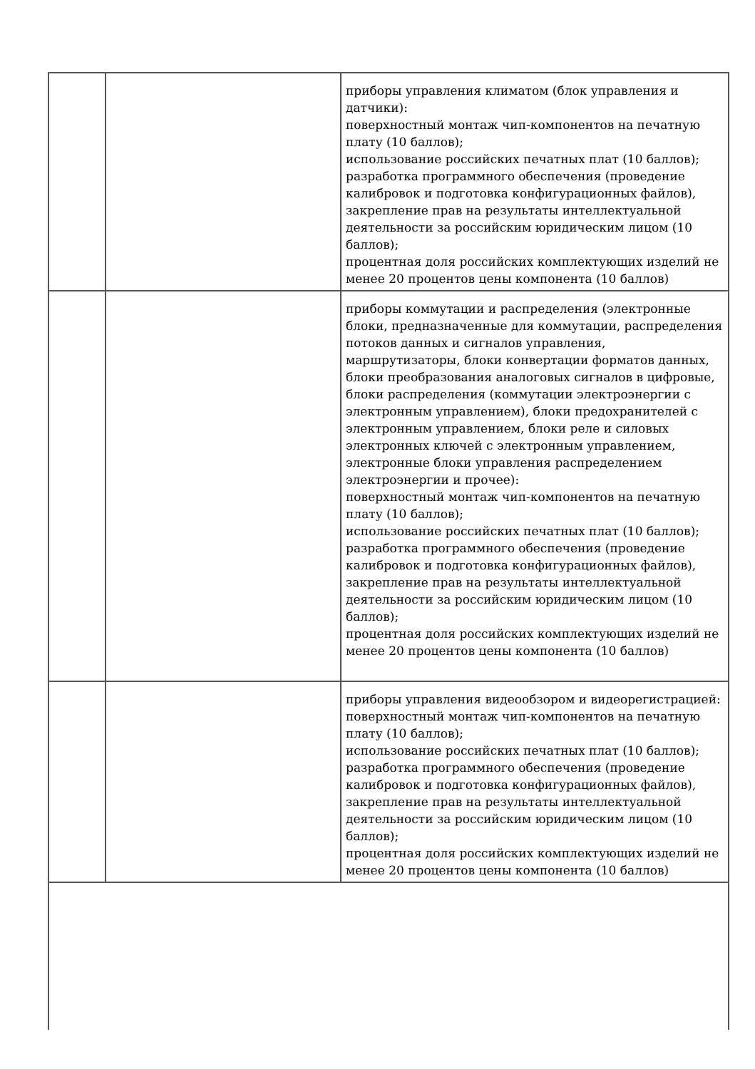| | | приборы управления климатом (блок управления и датчики): поверхностный монтаж чип-компонентов на печатную плату (10 баллов); использование российских печатных плат (10 баллов); разработка программного обеспечения (проведение калибровок и подготовка конфигурационных файлов), закрепление прав на результаты интеллектуальной деятельности за российским юридическим лицом (10 баллов); процентная доля российских комплектующих изделий не менее 20 процентов цены компонента (10 баллов) |
| | | приборы коммутации и распределения (электронные блоки, предназначенные для коммутации, распределения потоков данных и сигналов управления, маршрутизаторы, блоки конвертации форматов данных, блоки преобразования аналоговых сигналов в цифровые, блоки распределения (коммутации электроэнергии с электронным управлением), блоки предохранителей с электронным управлением, блоки реле и силовых электронных ключей с электронным управлением, электронные блоки управления распределением электроэнергии и прочее): поверхностный монтаж чип-компонентов на печатную плату (10 баллов); использование российских печатных плат (10 баллов); разработка программного обеспечения (проведение калибровок и подготовка конфигурационных файлов), закрепление прав на результаты интеллектуальной деятельности за российским юридическим лицом (10 баллов); процентная доля российских комплектующих изделий не менее 20 процентов цены компонента (10 баллов) |
| | | приборы управления видеообзором и видеорегистрацией: поверхностный монтаж чип-компонентов на печатную плату (10 баллов); использование российских печатных плат (10 баллов); разработка программного обеспечения (проведение калибровок и подготовка конфигурационных файлов), закрепление прав на результаты интеллектуальной деятельности за российским юридическим лицом (10 баллов); процентная доля российских комплектующих изделий не менее 20 процентов цены компонента (10 баллов) |